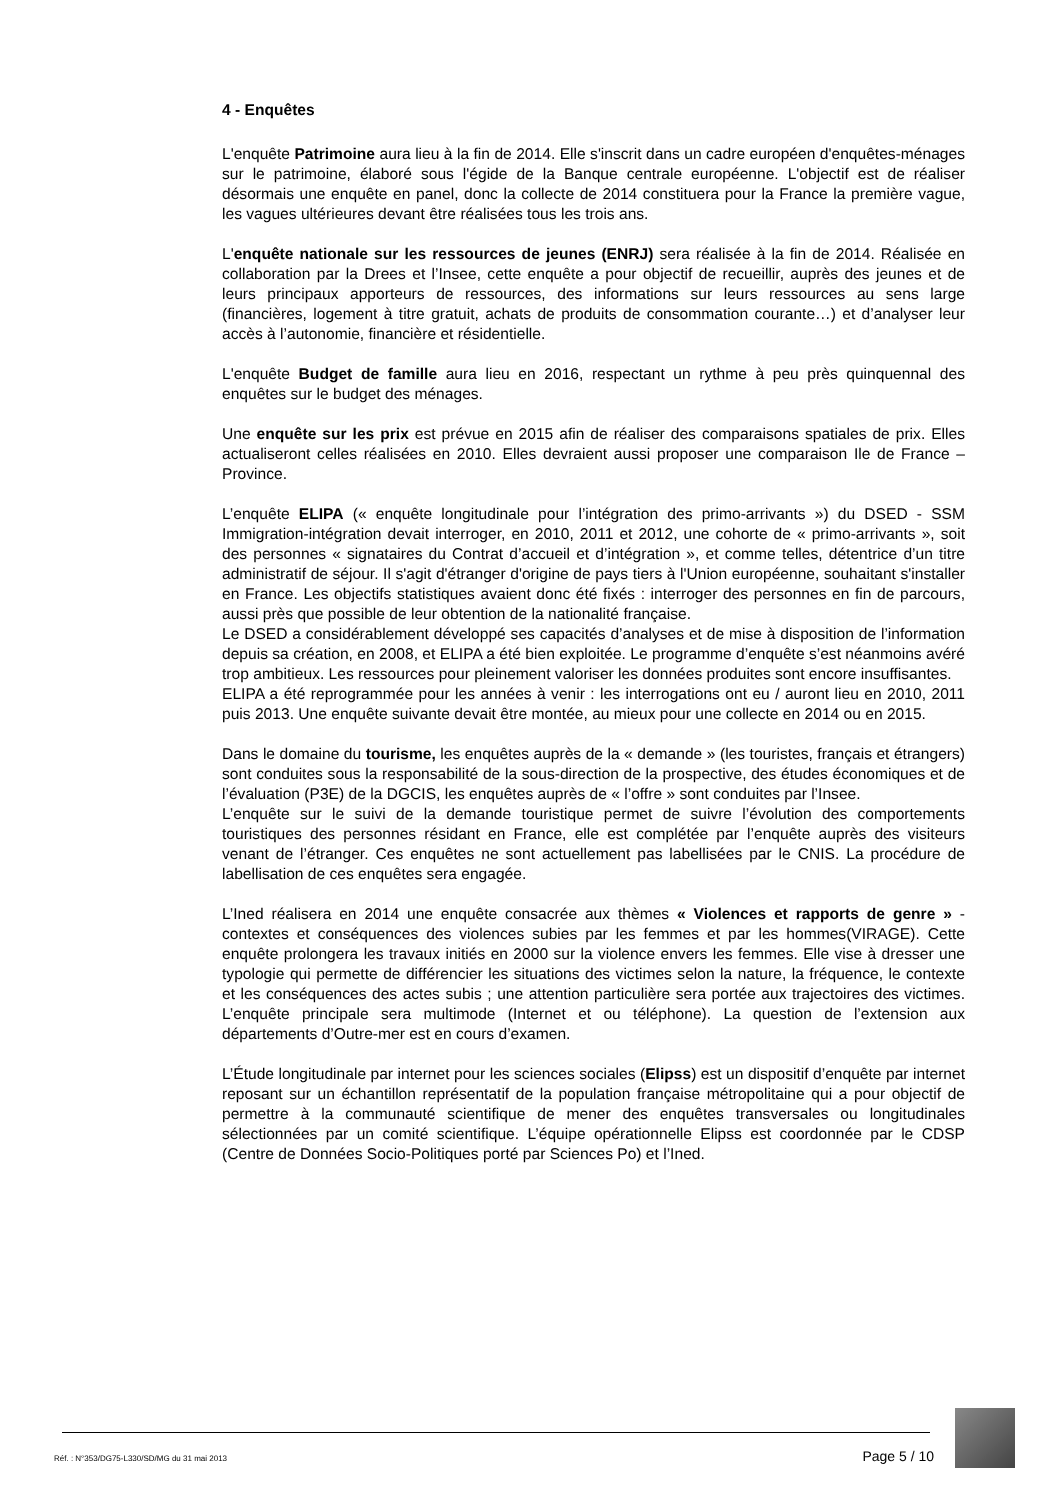4 - Enquêtes
L'enquête Patrimoine aura lieu à la fin de 2014. Elle s'inscrit dans un cadre européen d'enquêtes-ménages sur le patrimoine, élaboré sous l'égide de la Banque centrale européenne. L'objectif est de réaliser désormais une enquête en panel, donc la collecte de 2014 constituera pour la France la première vague, les vagues ultérieures devant être réalisées tous les trois ans.
L'enquête nationale sur les ressources de jeunes (ENRJ) sera réalisée à la fin de 2014. Réalisée en collaboration par la Drees et l’Insee, cette enquête a pour objectif de recueillir, auprès des jeunes et de leurs principaux apporteurs de ressources, des informations sur leurs ressources au sens large (financières, logement à titre gratuit, achats de produits de consommation courante…) et d’analyser leur accès à l’autonomie, financière et résidentielle.
L'enquête Budget de famille aura lieu en 2016, respectant un rythme à peu près quinquennal des enquêtes sur le budget des ménages.
Une enquête sur les prix est prévue en 2015 afin de réaliser des comparaisons spatiales de prix. Elles actualiseront celles réalisées en 2010. Elles devraient aussi proposer une comparaison Ile de France – Province.
L’enquête ELIPA (« enquête longitudinale pour l’intégration des primo-arrivants ») du DSED - SSM Immigration-intégration devait interroger, en 2010, 2011 et 2012, une cohorte de « primo-arrivants », soit des personnes « signataires du Contrat d’accueil et d’intégration », et comme telles, détentrice d’un titre administratif de séjour. Il s'agit d'étranger d'origine de pays tiers à l'Union européenne, souhaitant s'installer en France. Les objectifs statistiques avaient donc été fixés : interroger des personnes en fin de parcours, aussi près que possible de leur obtention de la nationalité française.
Le DSED a considérablement développé ses capacités d’analyses et de mise à disposition de l’information depuis sa création, en 2008, et ELIPA a été bien exploitée. Le programme d’enquête s’est néanmoins avéré trop ambitieux. Les ressources pour pleinement valoriser les données produites sont encore insuffisantes.
ELIPA a été reprogrammée pour les années à venir : les interrogations ont eu / auront lieu en 2010, 2011 puis 2013. Une enquête suivante devait être montée, au mieux pour une collecte en 2014 ou en 2015.
Dans le domaine du tourisme, les enquêtes auprès de la « demande » (les touristes, français et étrangers) sont conduites sous la responsabilité de la sous-direction de la prospective, des études économiques et de l’évaluation (P3E) de la DGCIS, les enquêtes auprès de « l’offre » sont conduites par l’Insee.
L’enquête sur le suivi de la demande touristique permet de suivre l’évolution des comportements touristiques des personnes résidant en France, elle est complétée par l’enquête auprès des visiteurs venant de l’étranger. Ces enquêtes ne sont actuellement pas labellisées par le CNIS. La procédure de labellisation de ces enquêtes sera engagée.
L’Ined réalisera en 2014 une enquête consacrée aux thèmes « Violences et rapports de genre » - contextes et conséquences des violences subies par les femmes et par les hommes(VIRAGE). Cette enquête prolongera les travaux initiés en 2000 sur la violence envers les femmes. Elle vise à dresser une typologie qui permette de différencier les situations des victimes selon la nature, la fréquence, le contexte et les conséquences des actes subis ; une attention particulière sera portée aux trajectoires des victimes. L’enquête principale sera multimode (Internet et ou téléphone). La question de l’extension aux départements d’Outre-mer est en cours d’examen.
L’Étude longitudinale par internet pour les sciences sociales (Elipss) est un dispositif d’enquête par internet reposant sur un échantillon représentatif de la population française métropolitaine qui a pour objectif de permettre à la communauté scientifique de mener des enquêtes transversales ou longitudinales sélectionnées par un comité scientifique. L’équipe opérationnelle Elipss est coordonnée par le CDSP (Centre de Données Socio-Politiques porté par Sciences Po) et l’Ined.
Réf. : N°353/DG75-L330/SD/MG du 31 mai 2013 Page 5 / 10